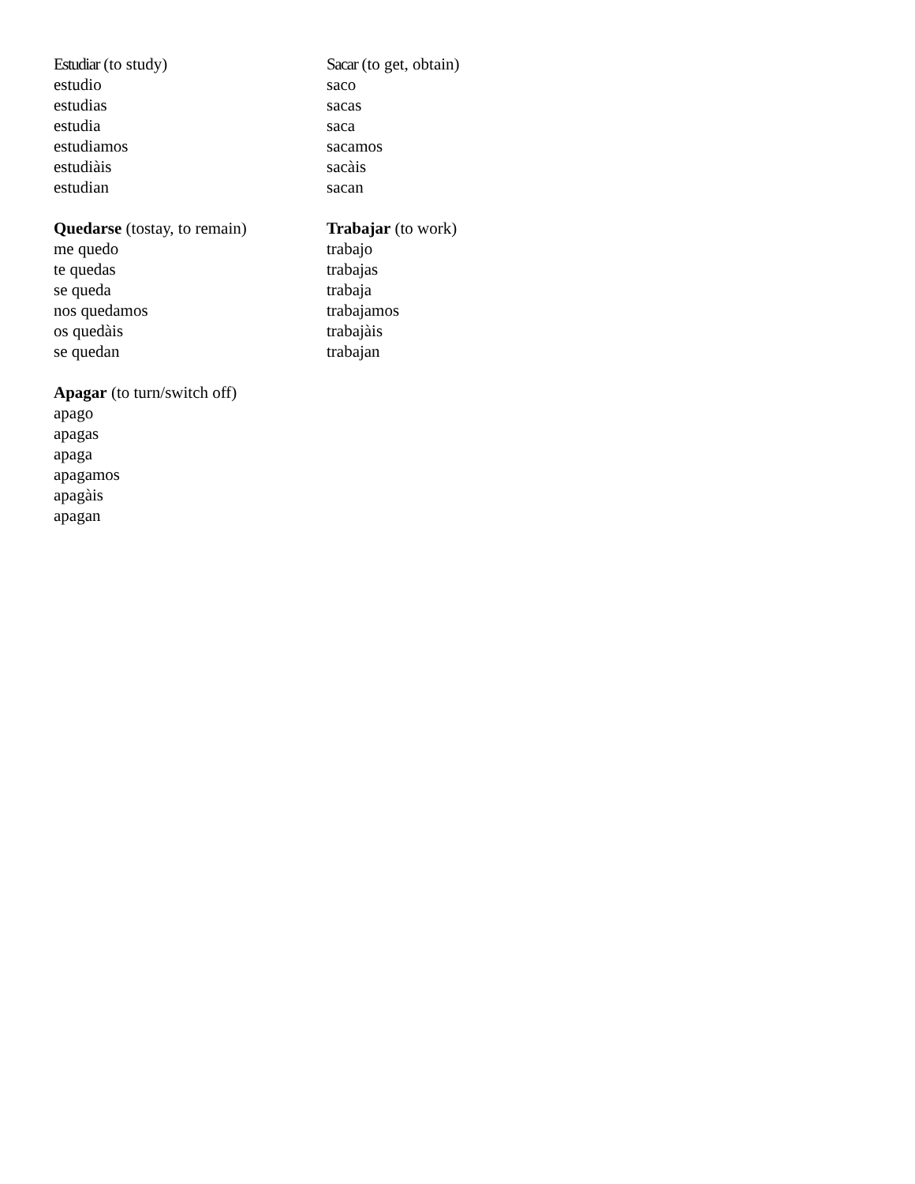Estudiar (to study)
estudio
estudias
estudia
estudiamos
estudiàis
estudian
Sacar (to get, obtain)
saco
sacas
saca
sacamos
sacàis
sacan
Quedarse (tostay, to remain)
me quedo
te quedas
se queda
nos quedamos
os quedàis
se quedan
Trabajar (to work)
trabajo
trabajas
trabaja
trabajamos
trabajàis
trabajan
Apagar (to turn/switch off)
apago
apagas
apaga
apagamos
apagàis
apagan